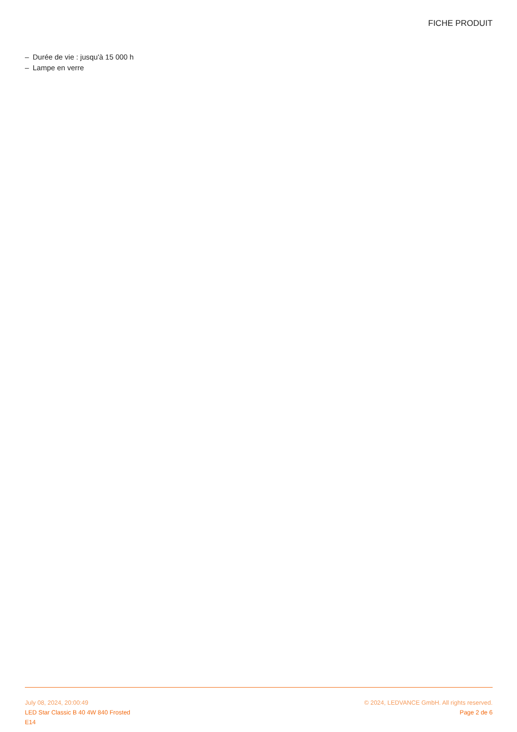FICHE PRODUIT
– Durée de vie : jusqu'à 15 000 h
– Lampe en verre
July 08, 2024, 20:00:49
LED Star Classic B 40 4W 840 Frosted
E14
© 2024, LEDVANCE GmbH. All rights reserved.
Page 2 de 6